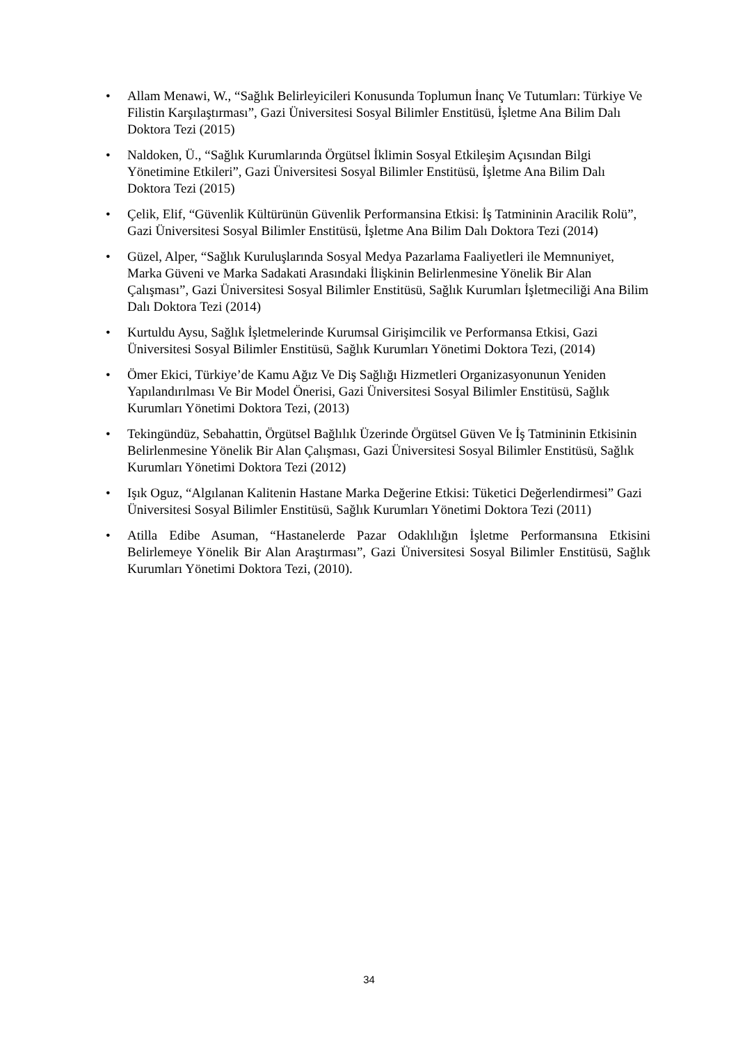• Allam Menawi, W., “Sağlık Belirleyicileri Konusunda Toplumun İnanç Ve Tutumları: Türkiye Ve Filistin Karşılaştırması”, Gazi Üniversitesi Sosyal Bilimler Enstitüsü, İşletme Ana Bilim Dalı Doktora Tezi (2015)
• Naldoken, Ü., “Sağlık Kurumlarında Örgütsel İklimin Sosyal Etkileşim Açısından Bilgi Yönetimine Etkileri”, Gazi Üniversitesi Sosyal Bilimler Enstitüsü, İşletme Ana Bilim Dalı Doktora Tezi (2015)
• Çelik, Elif, “Güvenlik Kültürünün Güvenlik Performansina Etkisi: İş Tatmininin Aracilik Rolü”, Gazi Üniversitesi Sosyal Bilimler Enstitüsü, İşletme Ana Bilim Dalı Doktora Tezi (2014)
• Güzel, Alper, “Sağlık Kuruluşlarında Sosyal Medya Pazarlama Faaliyetleri ile Memnuniyet, Marka Güveni ve Marka Sadakati Arasındaki İlişkinin Belirlenmesine Yönelik Bir Alan Çalışması”, Gazi Üniversitesi Sosyal Bilimler Enstitüsü, Sağlık Kurumları İşletmeciliği Ana Bilim Dalı Doktora Tezi (2014)
• Kurtuldu Aysu, Sağlık İşletmelerinde Kurumsal Girişimcilik ve Performansa Etkisi, Gazi Üniversitesi Sosyal Bilimler Enstitüsü, Sağlık Kurumları Yönetimi Doktora Tezi, (2014)
• Ömer Ekici, Türkiye’de Kamu Ağız Ve Diş Sağlığı Hizmetleri Organizasyonunun Yeniden Yapılandırılması Ve Bir Model Önerisi, Gazi Üniversitesi Sosyal Bilimler Enstitüsü, Sağlık Kurumları Yönetimi Doktora Tezi, (2013)
• Tekingündüz, Sebahattin, Örgütsel Bağlılık Üzerinde Örgütsel Güven Ve İş Tatmininin Etkisinin Belirlenmesine Yönelik Bir Alan Çalışması, Gazi Üniversitesi Sosyal Bilimler Enstitüsü, Sağlık Kurumları Yönetimi Doktora Tezi (2012)
• Işık Oguz, “Algılanan Kalitenin Hastane Marka Değerine Etkisi: Tüketici Değerlendirmesi” Gazi Üniversitesi Sosyal Bilimler Enstitüsü, Sağlık Kurumları Yönetimi Doktora Tezi (2011)
• Atilla Edibe Asuman, “Hastanelerde Pazar Odaklılığın İşletme Performansına Etkisini Belirlemeye Yönelik Bir Alan Araştırması”, Gazi Üniversitesi Sosyal Bilimler Enstitüsü, Sağlık Kurumları Yönetimi Doktora Tezi, (2010).
34